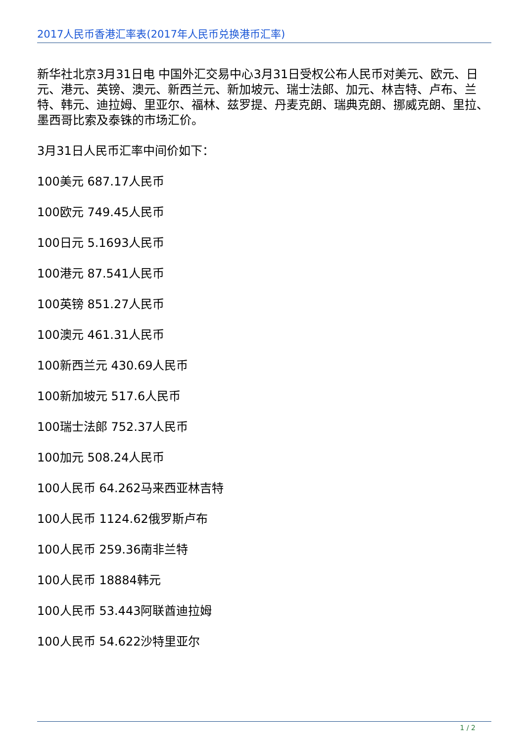2017人民币香港汇率表(2017年人民币兑换港币汇率)
新华社北京3月31日电 中国外汇交易中心3月31日受权公布人民币对美元、欧元、日元、港元、英镑、澳元、新西兰元、新加坡元、瑞士法郎、加元、林吉特、卢布、兰特、韩元、迪拉姆、里亚尔、福林、兹罗提、丹麦克朗、瑞典克朗、挪威克朗、里拉、墨西哥比索及泰铢的市场汇价。
3月31日人民币汇率中间价如下：
100美元 687.17人民币
100欧元 749.45人民币
100日元 5.1693人民币
100港元 87.541人民币
100英镑 851.27人民币
100澳元 461.31人民币
100新西兰元 430.69人民币
100新加坡元 517.6人民币
100瑞士法郎 752.37人民币
100加元 508.24人民币
100人民币 64.262马来西亚林吉特
100人民币 1124.62俄罗斯卢布
100人民币 259.36南非兰特
100人民币 18884韩元
100人民币 53.443阿联酋迪拉姆
100人民币 54.622沙特里亚尔
1 / 2